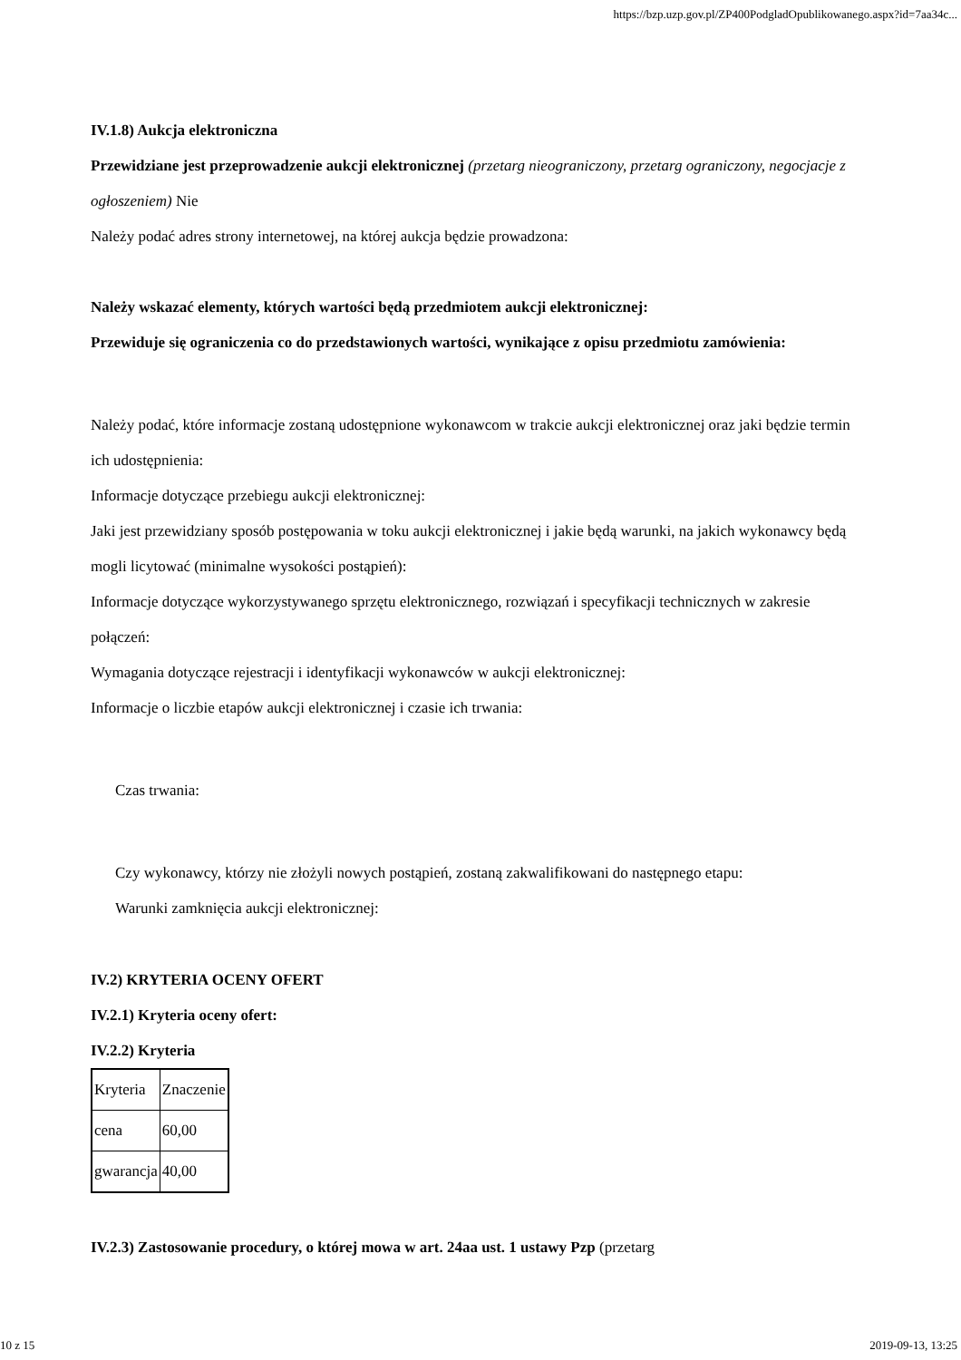https://bzp.uzp.gov.pl/ZP400PodgladOpublikowanego.aspx?id=7aa34c...
IV.1.8) Aukcja elektroniczna
Przewidziane jest przeprowadzenie aukcji elektronicznej (przetarg nieograniczony, przetarg ograniczony, negocjacje z ogłoszeniem) Nie
Należy podać adres strony internetowej, na której aukcja będzie prowadzona:
Należy wskazać elementy, których wartości będą przedmiotem aukcji elektronicznej:
Przewiduje się ograniczenia co do przedstawionych wartości, wynikające z opisu przedmiotu zamówienia:
Należy podać, które informacje zostaną udostępnione wykonawcom w trakcie aukcji elektronicznej oraz jaki będzie termin ich udostępnienia:
Informacje dotyczące przebiegu aukcji elektronicznej:
Jaki jest przewidziany sposób postępowania w toku aukcji elektronicznej i jakie będą warunki, na jakich wykonawcy będą mogli licytować (minimalne wysokości postąpień):
Informacje dotyczące wykorzystywanego sprzętu elektronicznego, rozwiązań i specyfikacji technicznych w zakresie połączeń:
Wymagania dotyczące rejestracji i identyfikacji wykonawców w aukcji elektronicznej:
Informacje o liczbie etapów aukcji elektronicznej i czasie ich trwania:
Czas trwania:
Czy wykonawcy, którzy nie złożyli nowych postąpień, zostaną zakwalifikowani do następnego etapu:
Warunki zamknięcia aukcji elektronicznej:
IV.2) KRYTERIA OCENY OFERT
IV.2.1) Kryteria oceny ofert:
IV.2.2) Kryteria
| Kryteria | Znaczenie |
| cena | 60,00 |
| gwarancja | 40,00 |
IV.2.3) Zastosowanie procedury, o której mowa w art. 24aa ust. 1 ustawy Pzp (przetarg
10 z 15 2019-09-13, 13:25